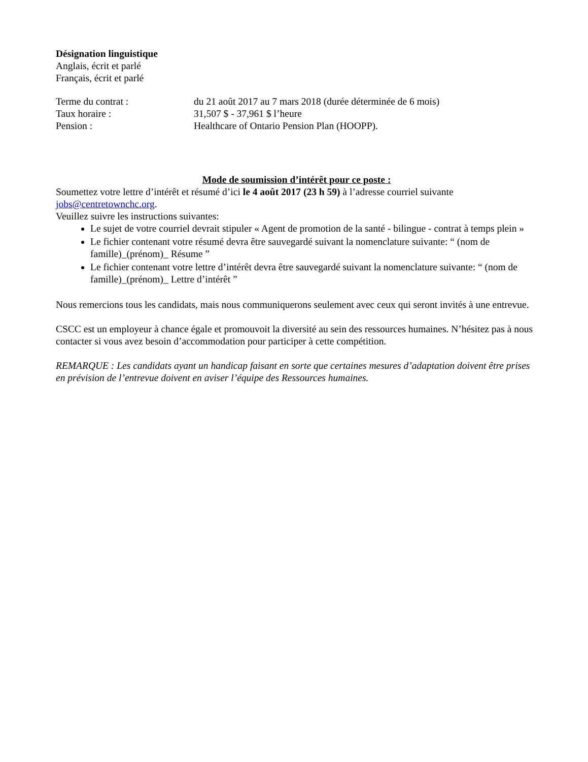Désignation linguistique
Anglais, écrit et parlé
Français, écrit et parlé
| Terme du contrat : | du 21 août 2017 au 7 mars 2018 (durée déterminée de 6 mois) |
| Taux horaire : | 31,507 $ - 37,961 $ l’heure |
| Pension : | Healthcare of Ontario Pension Plan (HOOPP). |
Mode de soumission d’intérêt pour ce poste :
Soumettez votre lettre d’intérêt et résumé d’ici le 4 août 2017 (23 h 59) à l’adresse courriel suivante jobs@centretownchc.org.
Veuillez suivre les instructions suivantes:
Le sujet de votre courriel devrait stipuler « Agent de promotion de la santé - bilingue - contrat à temps plein »
Le fichier contenant votre résumé devra être sauvegardé suivant la nomenclature suivante: “ (nom de famille)_(prénom)_ Résume ”
Le fichier contenant votre lettre d’intérêt devra être sauvegardé suivant la nomenclature suivante: “ (nom de famille)_(prénom)_ Lettre d’intérêt ”
Nous remercions tous les candidats, mais nous communiquerons seulement avec ceux qui seront invités à une entrevue.
CSCC est un employeur à chance égale et promouvoit la diversité au sein des ressources humaines. N’hésitez pas à nous contacter si vous avez besoin d’accommodation pour participer à cette compétition.
REMARQUE : Les candidats ayant un handicap faisant en sorte que certaines mesures d’adaptation doivent être prises en prévision de l’entrevue doivent en aviser l’équipe des Ressources humaines.